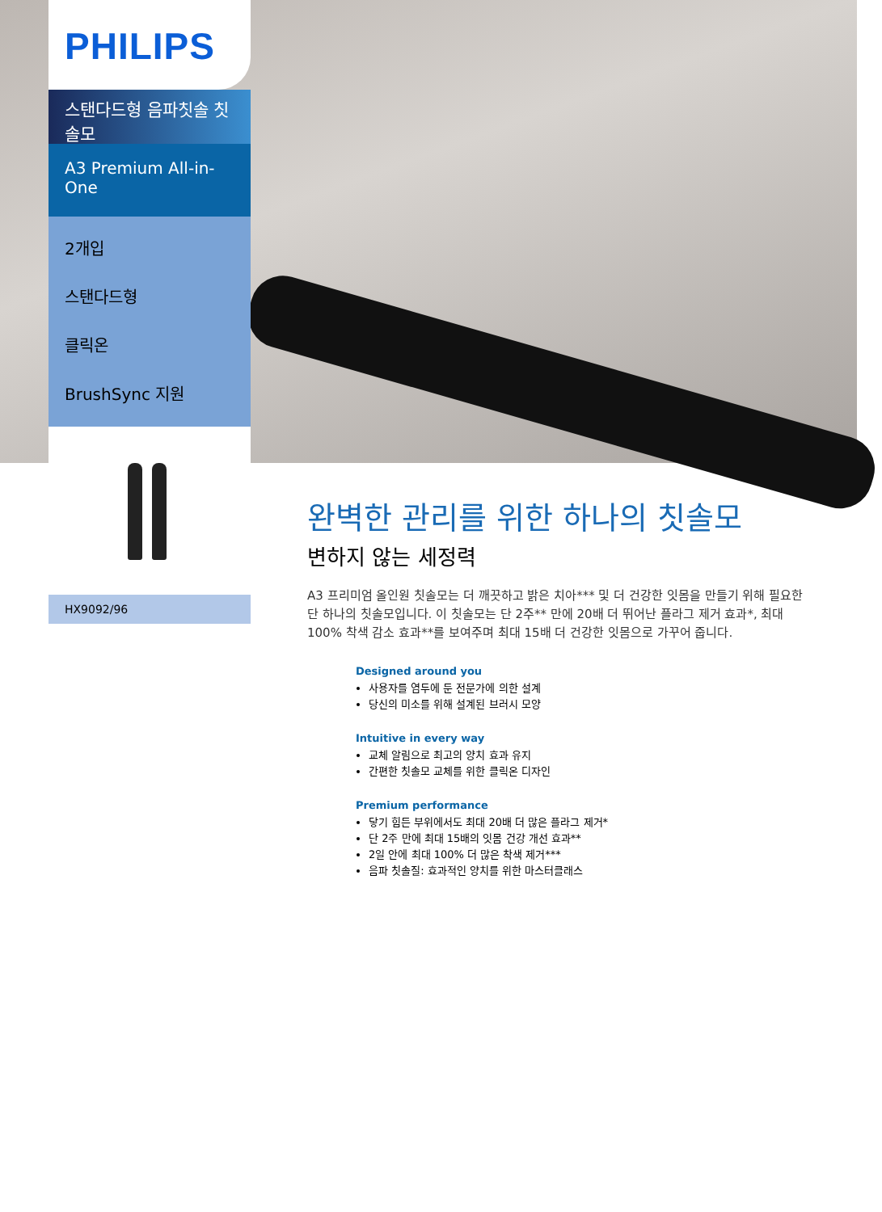PHILIPS
스탠다드형 음파칫솔 칫솔모
A3 Premium All-in-One
2개입
스탠다드형
클릭온
BrushSync 지원
HX9092/96
완벽한 관리를 위한 하나의 칫솔모
변하지 않는 세정력
A3 프리미엄 올인원 칫솔모는 더 깨끗하고 밝은 치아*** 및 더 건강한 잇몸을 만들기 위해 필요한 단 하나의 칫솔모입니다. 이 칫솔모는 단 2주** 만에 20배 더 뛰어난 플라그 제거 효과*, 최대 100% 착색 감소 효과**를 보여주며 최대 15배 더 건강한 잇몸으로 가꾸어 줍니다.
Designed around you
사용자를 염두에 둔 전문가에 의한 설계
당신의 미소를 위해 설계된 브러시 모양
Intuitive in every way
교체 알림으로 최고의 양치 효과 유지
간편한 칫솔모 교체를 위한 클릭온 디자인
Premium performance
닿기 힘든 부위에서도 최대 20배 더 많은 플라그 제거*
단 2주 만에 최대 15배의 잇몸 건강 개선 효과**
2일 안에 최대 100% 더 많은 착색 제거***
음파 칫솔질: 효과적인 양치를 위한 마스터클래스